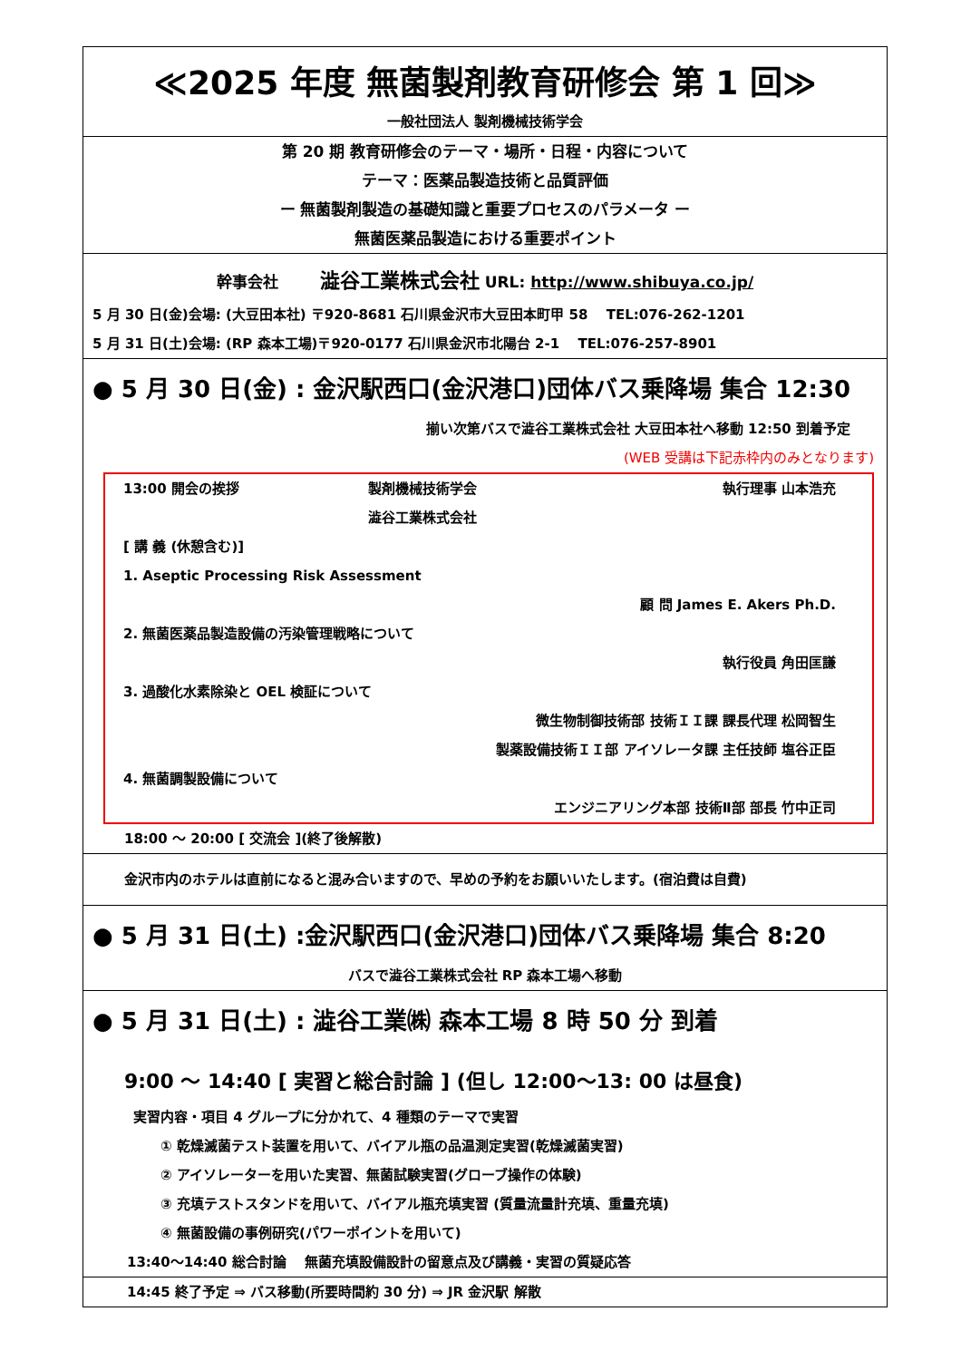≪2025 年度 無菌製剤教育研修会 第 1 回≫
一般社団法人 製剤機械技術学会
第 20 期 教育研修会のテーマ・場所・日程・内容について
テーマ：医薬品製造技術と品質評価
ー 無菌製剤製造の基礎知識と重要プロセスのパラメータ ー
無菌医薬品製造における重要ポイント
幹事会社 澁谷工業株式会社 URL: http://www.shibuya.co.jp/
5 月 30 日(金)会場: (大豆田本社) 〒920-8681 石川県金沢市大豆田本町甲 58 　TEL:076-262-1201
5 月 31 日(土)会場: (RP 森本工場)〒920-0177 石川県金沢市北陽台 2-1 　TEL:076-257-8901
● 5 月 30 日(金) : 金沢駅西口(金沢港口)団体バス乗降場 集合 12:30
揃い次第バスで澁谷工業株式会社 大豆田本社へ移動 12:50 到着予定
(WEB 受講は下記赤枠内のみとなります)
13:00 開会の挨拶 製剤機械技術学会
澁谷工業株式会社 執行理事 山本浩充
[ 講 義 (休憩含む)]
1. Aseptic Processing Risk Assessment
顧 問 James E. Akers Ph.D.
2. 無菌医薬品製造設備の汚染管理戦略について
執行役員 角田匡謙
3. 過酸化水素除染と OEL 検証について
微生物制御技術部 技術ＩＩ課 課長代理 松岡智生
製薬設備技術ＩＩ部 アイソレータ課 主任技師 塩谷正臣
4. 無菌調製設備について
エンジニアリング本部 技術Ⅱ部 部長 竹中正司
18:00 ～ 20:00 [ 交流会 ](終了後解散)
金沢市内のホテルは直前になると混み合いますので、早めの予約をお願いいたします。(宿泊費は自費)
● 5 月 31 日(土) :金沢駅西口(金沢港口)団体バス乗降場 集合 8:20
バスで澁谷工業株式会社 RP 森本工場へ移動
● 5 月 31 日(土) : 澁谷工業㈱ 森本工場 8 時 50 分 到着
9:00 ～ 14:40 [ 実習と総合討論 ] (但し 12:00～13: 00 は昼食)
実習内容・項目 4 グループに分かれて、4 種類のテーマで実習
① 乾燥滅菌テスト装置を用いて、バイアル瓶の品温測定実習(乾燥滅菌実習)
② アイソレーターを用いた実習、無菌試験実習(グローブ操作の体験)
③ 充填テストスタンドを用いて、バイアル瓶充填実習 (質量流量計充填、重量充填)
④ 無菌設備の事例研究(パワーポイントを用いて)
13:40～14:40 総合討論 　無菌充填設備設計の留意点及び講義・実習の質疑応答
14:45 終了予定 ⇒ バス移動(所要時間約 30 分) ⇒ JR 金沢駅 解散